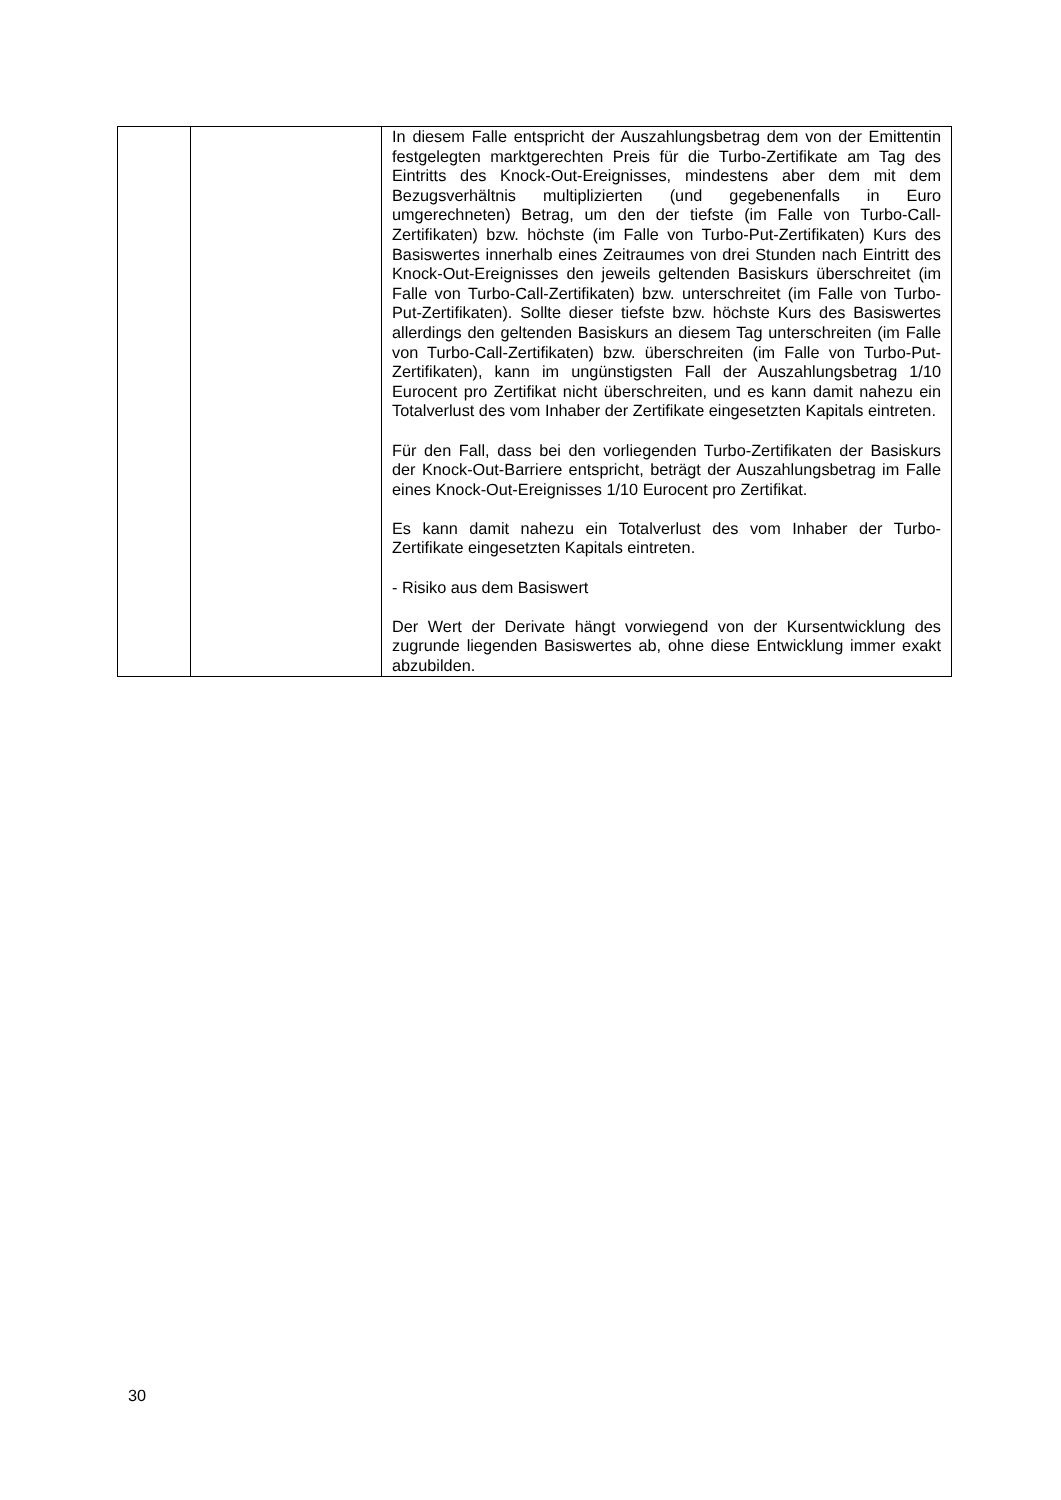| | | In diesem Falle entspricht der Auszahlungsbetrag dem von der Emittentin festgelegten marktgerechten Preis für die Turbo-Zertifikate am Tag des Eintritts des Knock-Out-Ereignisses, mindestens aber dem mit dem Bezugsverhältnis multiplizierten (und gegebenenfalls in Euro umgerechneten) Betrag, um den der tiefste (im Falle von Turbo-Call-Zertifikaten) bzw. höchste (im Falle von Turbo-Put-Zertifikaten) Kurs des Basiswertes innerhalb eines Zeitraumes von drei Stunden nach Eintritt des Knock-Out-Ereignisses den jeweils geltenden Basiskurs überschreitet (im Falle von Turbo-Call-Zertifikaten) bzw. unterschreitet (im Falle von Turbo-Put-Zertifikaten). Sollte dieser tiefste bzw. höchste Kurs des Basiswertes allerdings den geltenden Basiskurs an diesem Tag unterschreiten (im Falle von Turbo-Call-Zertifikaten) bzw. überschreiten (im Falle von Turbo-Put-Zertifikaten), kann im ungünstigsten Fall der Auszahlungsbetrag 1/10 Eurocent pro Zertifikat nicht überschreiten, und es kann damit nahezu ein Totalverlust des vom Inhaber der Zertifikate eingesetzten Kapitals eintreten. Für den Fall, dass bei den vorliegenden Turbo-Zertifikaten der Basiskurs der Knock-Out-Barriere entspricht, beträgt der Auszahlungsbetrag im Falle eines Knock-Out-Ereignisses 1/10 Eurocent pro Zertifikat. Es kann damit nahezu ein Totalverlust des vom Inhaber der Turbo-Zertifikate eingesetzten Kapitals eintreten. - Risiko aus dem Basiswert Der Wert der Derivate hängt vorwiegend von der Kursentwicklung des zugrunde liegenden Basiswertes ab, ohne diese Entwicklung immer exakt abzubilden. |
30